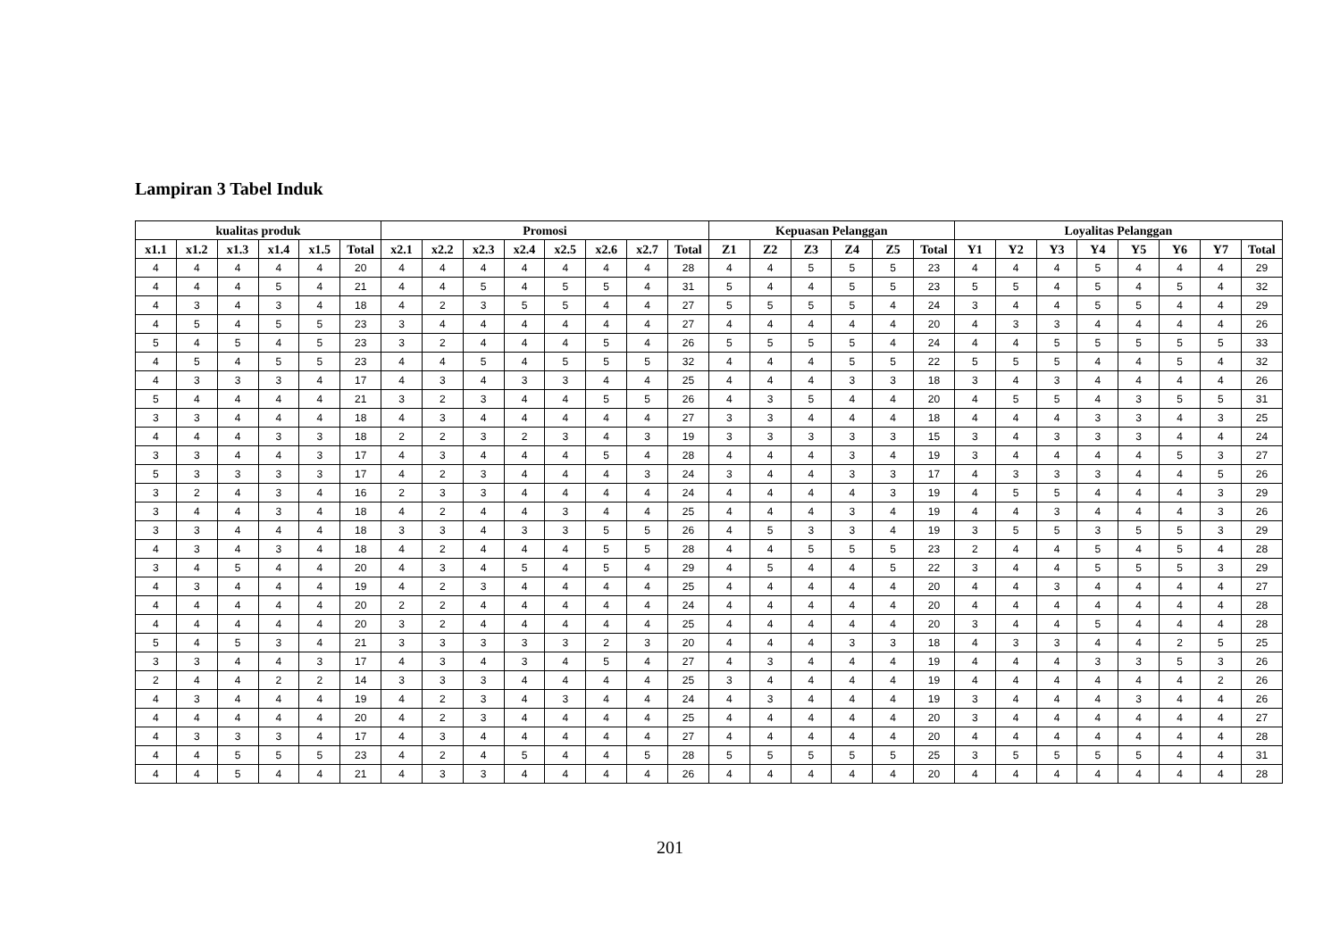Lampiran 3 Tabel Induk
| kualitas produk | | | | | | Promosi | | | | | | | | Kepuasan Pelanggan | | | | | | Loyalitas Pelanggan | | | | | | | |
| --- | --- | --- | --- | --- | --- | --- | --- | --- | --- | --- | --- | --- | --- | --- | --- | --- | --- | --- | --- | --- | --- | --- | --- | --- | --- | --- | --- |
| x1.1 | x1.2 | x1.3 | x1.4 | x1.5 | Total | x2.1 | x2.2 | x2.3 | x2.4 | x2.5 | x2.6 | x2.7 | Total | Z1 | Z2 | Z3 | Z4 | Z5 | Total | Y1 | Y2 | Y3 | Y4 | Y5 | Y6 | Y7 | Total |
| 4 | 4 | 4 | 4 | 4 | 20 | 4 | 4 | 4 | 4 | 4 | 4 | 4 | 28 | 4 | 4 | 5 | 5 | 5 | 23 | 4 | 4 | 4 | 5 | 4 | 4 | 4 | 29 |
| 4 | 4 | 4 | 5 | 4 | 21 | 4 | 4 | 5 | 4 | 5 | 5 | 4 | 31 | 5 | 4 | 4 | 5 | 5 | 23 | 5 | 5 | 4 | 5 | 4 | 5 | 4 | 32 |
| 4 | 3 | 4 | 3 | 4 | 18 | 4 | 2 | 3 | 5 | 5 | 4 | 4 | 27 | 5 | 5 | 5 | 5 | 4 | 24 | 3 | 4 | 4 | 5 | 5 | 4 | 4 | 29 |
| 4 | 5 | 4 | 5 | 5 | 23 | 3 | 4 | 4 | 4 | 4 | 4 | 4 | 27 | 4 | 4 | 4 | 4 | 4 | 20 | 4 | 3 | 3 | 4 | 4 | 4 | 4 | 26 |
| 5 | 4 | 5 | 4 | 5 | 23 | 3 | 2 | 4 | 4 | 4 | 5 | 4 | 26 | 5 | 5 | 5 | 5 | 4 | 24 | 4 | 4 | 5 | 5 | 5 | 5 | 5 | 33 |
| 4 | 5 | 4 | 5 | 5 | 23 | 4 | 4 | 5 | 4 | 5 | 5 | 5 | 32 | 4 | 4 | 4 | 5 | 5 | 22 | 5 | 5 | 5 | 4 | 4 | 5 | 4 | 32 |
| 4 | 3 | 3 | 3 | 4 | 17 | 4 | 3 | 4 | 3 | 3 | 4 | 4 | 25 | 4 | 4 | 4 | 3 | 3 | 18 | 3 | 4 | 3 | 4 | 4 | 4 | 4 | 26 |
| 5 | 4 | 4 | 4 | 4 | 21 | 3 | 2 | 3 | 4 | 4 | 5 | 5 | 26 | 4 | 3 | 5 | 4 | 4 | 20 | 4 | 5 | 5 | 4 | 3 | 5 | 5 | 31 |
| 3 | 3 | 4 | 4 | 4 | 18 | 4 | 3 | 4 | 4 | 4 | 4 | 4 | 27 | 3 | 3 | 4 | 4 | 4 | 18 | 4 | 4 | 4 | 3 | 3 | 4 | 3 | 25 |
| 4 | 4 | 4 | 3 | 3 | 18 | 2 | 2 | 3 | 2 | 3 | 4 | 3 | 19 | 3 | 3 | 3 | 3 | 3 | 15 | 3 | 4 | 3 | 3 | 3 | 4 | 4 | 24 |
| 3 | 3 | 4 | 4 | 3 | 17 | 4 | 3 | 4 | 4 | 4 | 5 | 4 | 28 | 4 | 4 | 4 | 3 | 4 | 19 | 3 | 4 | 4 | 4 | 4 | 5 | 3 | 27 |
| 5 | 3 | 3 | 3 | 3 | 17 | 4 | 2 | 3 | 4 | 4 | 4 | 3 | 24 | 3 | 4 | 4 | 3 | 3 | 17 | 4 | 3 | 3 | 3 | 4 | 4 | 5 | 26 |
| 3 | 2 | 4 | 3 | 4 | 16 | 2 | 3 | 3 | 4 | 4 | 4 | 4 | 24 | 4 | 4 | 4 | 4 | 3 | 19 | 4 | 5 | 5 | 4 | 4 | 4 | 3 | 29 |
| 3 | 4 | 4 | 3 | 4 | 18 | 4 | 2 | 4 | 4 | 3 | 4 | 4 | 25 | 4 | 4 | 4 | 3 | 4 | 19 | 4 | 4 | 3 | 4 | 4 | 4 | 3 | 26 |
| 3 | 3 | 4 | 4 | 4 | 18 | 3 | 3 | 4 | 3 | 3 | 5 | 5 | 26 | 4 | 5 | 3 | 3 | 4 | 19 | 3 | 5 | 5 | 3 | 5 | 5 | 3 | 29 |
| 4 | 3 | 4 | 3 | 4 | 18 | 4 | 2 | 4 | 4 | 4 | 5 | 5 | 28 | 4 | 4 | 5 | 5 | 5 | 23 | 2 | 4 | 4 | 5 | 4 | 5 | 4 | 28 |
| 3 | 4 | 5 | 4 | 4 | 20 | 4 | 3 | 4 | 5 | 4 | 5 | 4 | 29 | 4 | 5 | 4 | 4 | 5 | 22 | 3 | 4 | 4 | 5 | 5 | 5 | 3 | 29 |
| 4 | 3 | 4 | 4 | 4 | 19 | 4 | 2 | 3 | 4 | 4 | 4 | 4 | 25 | 4 | 4 | 4 | 4 | 4 | 20 | 4 | 4 | 3 | 4 | 4 | 4 | 4 | 27 |
| 4 | 4 | 4 | 4 | 4 | 20 | 2 | 2 | 4 | 4 | 4 | 4 | 4 | 24 | 4 | 4 | 4 | 4 | 4 | 20 | 4 | 4 | 4 | 4 | 4 | 4 | 4 | 28 |
| 4 | 4 | 4 | 4 | 4 | 20 | 3 | 2 | 4 | 4 | 4 | 4 | 4 | 25 | 4 | 4 | 4 | 4 | 4 | 20 | 3 | 4 | 4 | 5 | 4 | 4 | 4 | 28 |
| 5 | 4 | 5 | 3 | 4 | 21 | 3 | 3 | 3 | 3 | 3 | 2 | 3 | 20 | 4 | 4 | 4 | 3 | 3 | 18 | 4 | 3 | 3 | 4 | 4 | 2 | 5 | 25 |
| 3 | 3 | 4 | 4 | 3 | 17 | 4 | 3 | 4 | 3 | 4 | 5 | 4 | 27 | 4 | 3 | 4 | 4 | 4 | 19 | 4 | 4 | 4 | 3 | 3 | 5 | 3 | 26 |
| 2 | 4 | 4 | 2 | 2 | 14 | 3 | 3 | 3 | 4 | 4 | 4 | 4 | 25 | 3 | 4 | 4 | 4 | 4 | 19 | 4 | 4 | 4 | 4 | 4 | 4 | 2 | 26 |
| 4 | 3 | 4 | 4 | 4 | 19 | 4 | 2 | 3 | 4 | 3 | 4 | 4 | 24 | 4 | 3 | 4 | 4 | 4 | 19 | 3 | 4 | 4 | 4 | 3 | 4 | 4 | 26 |
| 4 | 4 | 4 | 4 | 4 | 20 | 4 | 2 | 3 | 4 | 4 | 4 | 4 | 25 | 4 | 4 | 4 | 4 | 4 | 20 | 3 | 4 | 4 | 4 | 4 | 4 | 4 | 27 |
| 4 | 3 | 3 | 3 | 4 | 17 | 4 | 3 | 4 | 4 | 4 | 4 | 4 | 27 | 4 | 4 | 4 | 4 | 4 | 20 | 4 | 4 | 4 | 4 | 4 | 4 | 4 | 28 |
| 4 | 4 | 5 | 5 | 5 | 23 | 4 | 2 | 4 | 5 | 4 | 4 | 5 | 28 | 5 | 5 | 5 | 5 | 5 | 25 | 3 | 5 | 5 | 5 | 5 | 4 | 4 | 31 |
| 4 | 4 | 5 | 4 | 4 | 21 | 4 | 3 | 3 | 4 | 4 | 4 | 4 | 26 | 4 | 4 | 4 | 4 | 4 | 20 | 4 | 4 | 4 | 4 | 4 | 4 | 4 | 28 |
201